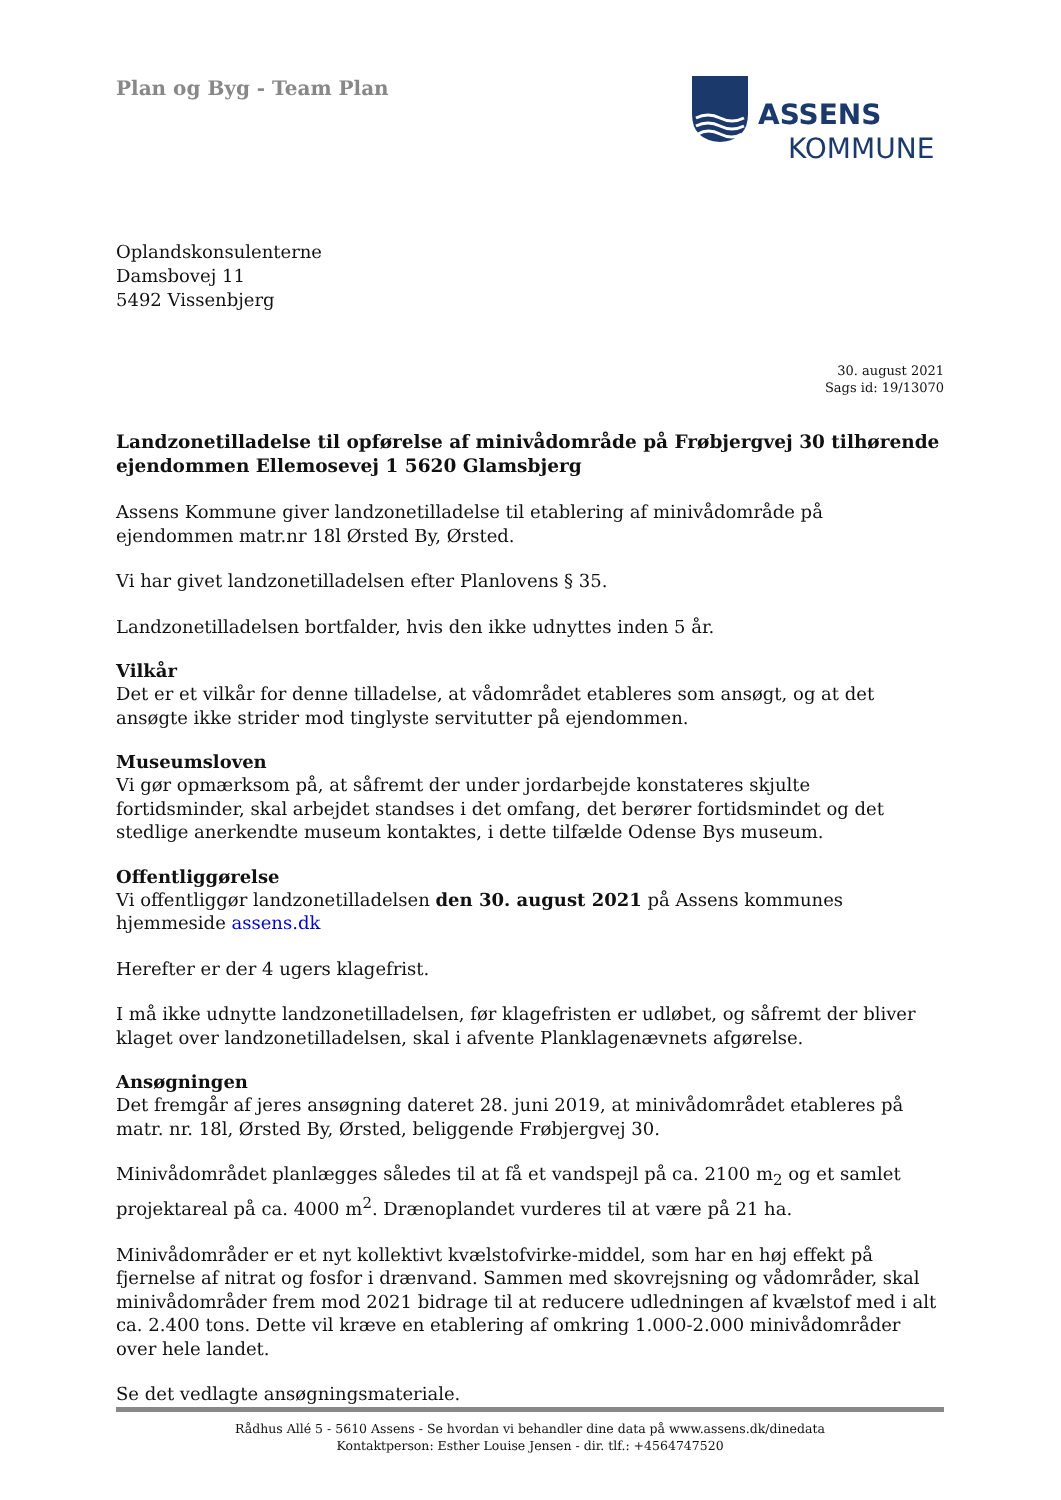ASSENS
KOMMUNE
Plan og Byg - Team Plan
Oplandskonsulenterne
Damsbovej 11
5492 Vissenbjerg
30. august 2021
Sags id: 19/13070
Landzonetilladelse til opførelse af minivådområde på Frøbjergvej 30 tilhørende ejendommen Ellemosevej 1 5620 Glamsbjerg
Assens Kommune giver landzonetilladelse til etablering af minivådområde på ejendommen matr.nr 18l Ørsted By, Ørsted.
Vi har givet landzonetilladelsen efter Planlovens § 35.
Landzonetilladelsen bortfalder, hvis den ikke udnyttes inden 5 år.
Vilkår
Det er et vilkår for denne tilladelse, at vådområdet etableres som ansøgt, og at det ansøgte ikke strider mod tinglyste servitutter på ejendommen.
Museumsloven
Vi gør opmærksom på, at såfremt der under jordarbejde konstateres skjulte fortidsminder, skal arbejdet standses i det omfang, det berører fortidsmindet og det stedlige anerkendte museum kontaktes, i dette tilfælde Odense Bys museum.
Offentliggørelse
Vi offentliggør landzonetilladelsen den 30. august 2021 på Assens kommunes hjemmeside assens.dk
Herefter er der 4 ugers klagefrist.
I må ikke udnytte landzonetilladelsen, før klagefristen er udløbet, og såfremt der bliver klaget over landzonetilladelsen, skal i afvente Planklagenævnets afgørelse.
Ansøgningen
Det fremgår af jeres ansøgning dateret 28. juni 2019, at minivådområdet etableres på matr. nr. 18l, Ørsted By, Ørsted, beliggende Frøbjergvej 30.
Minivådområdet planlægges således til at få et vandspejl på ca. 2100 m<sub>2</sub> og et samlet projektareal på ca. 4000 m<sup>2</sup>. Drænoplandet vurderes til at være på 21 ha.
Minivådområder er et nyt kollektivt kvælstofvirke-middel, som har en høj effekt på fjernelse af nitrat og fosfor i drænvand. Sammen med skovrejsning og vådområder, skal minivådområder frem mod 2021 bidrage til at reducere udledningen af kvælstof med i alt ca. 2.400 tons. Dette vil kræve en etablering af omkring 1.000-2.000 minivådområder over hele landet.
Se det vedlagte ansøgningsmateriale.
Rådhus Allé 5 - 5610 Assens - Se hvordan vi behandler dine data på www.assens.dk/dinedata
Kontaktperson: Esther Louise Jensen - dir. tlf.: +4564747520